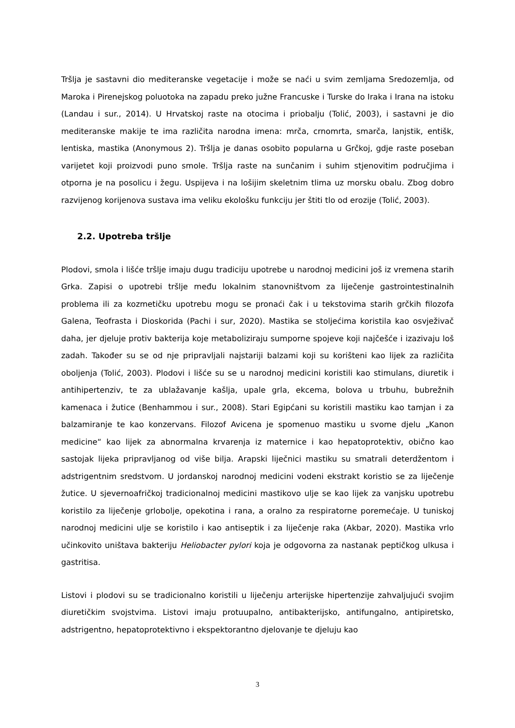Tršlja je sastavni dio mediteranske vegetacije i može se naći u svim zemljama Sredozemlja, od Maroka i Pirenejskog poluotoka na zapadu preko južne Francuske i Turske do Iraka i Irana na istoku (Landau i sur., 2014). U Hrvatskoj raste na otocima i priobalju (Tolić, 2003), i sastavni je dio mediteranske makije te ima različita narodna imena: mrča, crnomrta, smarča, lanjstik, entišk, lentiska, mastika (Anonymous 2). Tršlja je danas osobito popularna u Grčkoj, gdje raste poseban varijetet koji proizvodi puno smole. Tršlja raste na sunčanim i suhim stjenovitim područjima i otporna je na posolicu i žegu. Uspijeva i na lošijim skeletnim tlima uz morsku obalu. Zbog dobro razvijenog korijenova sustava ima veliku ekološku funkciju jer štiti tlo od erozije (Tolić, 2003).
2.2. Upotreba tršlje
Plodovi, smola i lišće tršlje imaju dugu tradiciju upotrebe u narodnoj medicini još iz vremena starih Grka. Zapisi o upotrebi tršlje među lokalnim stanovništvom za liječenje gastrointestinalnih problema ili za kozmetičku upotrebu mogu se pronaći čak i u tekstovima starih grčkih filozofa Galena, Teofrasta i Dioskorida (Pachi i sur, 2020). Mastika se stoljećima koristila kao osvježivač daha, jer djeluje protiv bakterija koje metaboliziraju sumporne spojeve koji najčešće i izazivaju loš zadah. Također su se od nje pripravljali najstariji balzami koji su korišteni kao lijek za različita oboljenja (Tolić, 2003). Plodovi i lišće su se u narodnoj medicini koristili kao stimulans, diuretik i antihipertenziv, te za ublažavanje kašlja, upale grla, ekcema, bolova u trbuhu, bubrežnih kamenaca i žutice (Benhammou i sur., 2008). Stari Egipćani su koristili mastiku kao tamjan i za balzamiranje te kao konzervans. Filozof Avicena je spomenuo mastiku u svome djelu „Kanon medicine“ kao lijek za abnormalna krvarenja iz maternice i kao hepatoprotektiv, obično kao sastojak lijeka pripravljanog od više bilja. Arapski liječnici mastiku su smatrali deterdžentom i adstrigentnim sredstvom. U jordanskoj narodnoj medicini vodeni ekstrakt koristio se za liječenje žutice. U sjevernoafričkoj tradicionalnoj medicini mastikovo ulje se kao lijek za vanjsku upotrebu koristilo za liječenje grlobolje, opekotina i rana, a oralno za respiratorne poremećaje. U tuniskoj narodnoj medicini ulje se koristilo i kao antiseptik i za liječenje raka (Akbar, 2020). Mastika vrlo učinkovito uništava bakteriju Heliobacter pylori koja je odgovorna za nastanak peptičkog ulkusa i gastritisa.
Listovi i plodovi su se tradicionalno koristili u liječenju arterijske hipertenzije zahvaljujući svojim diuretičkim svojstvima. Listovi imaju protuupalno, antibakterijsko, antifungalno, antipiretsko, adstrigentno, hepatoprotektivno i ekspektorantno djelovanje te djeluju kao
3